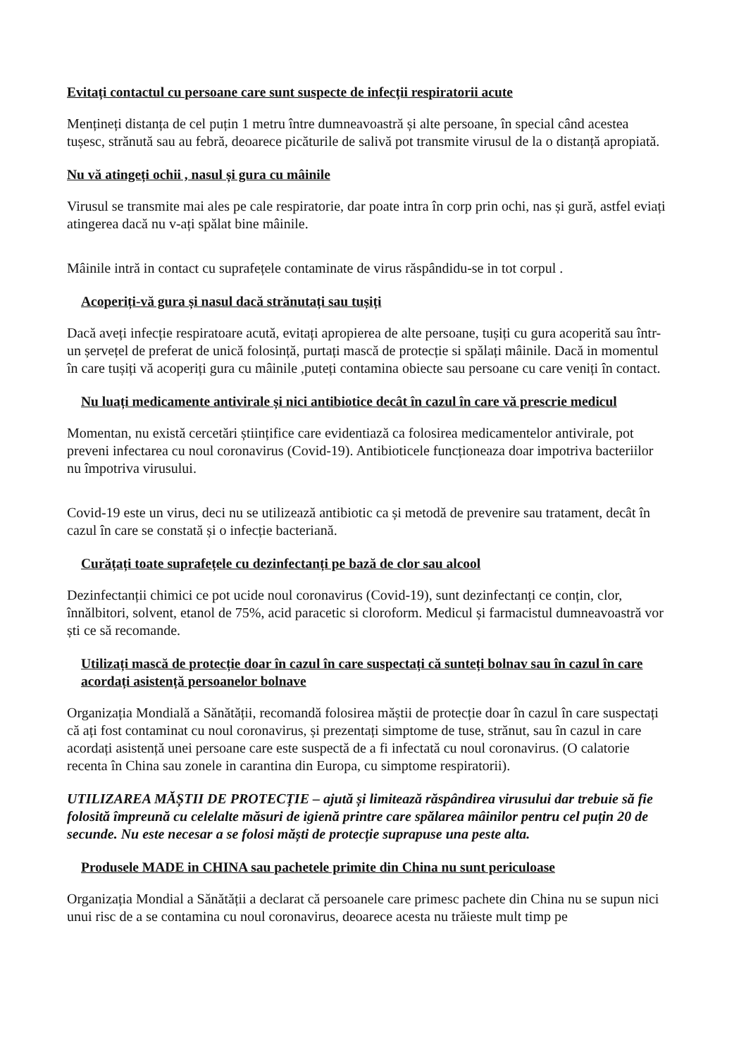Evitați contactul cu persoane care sunt suspecte de infecții respiratorii acute
Mențineți distanța de cel puțin 1 metru între dumneavoastră și alte persoane, în special când acestea tușesc, strănută sau au febră, deoarece picăturile de salivă pot transmite virusul de la o distanță apropiată.
Nu vă atingeți ochii , nasul și gura cu mâinile
Virusul se transmite mai ales pe cale respiratorie, dar poate intra în corp prin ochi, nas și gură, astfel eviați atingerea dacă nu v-ați spălat bine mâinile.
Mâinile intră in contact cu suprafețele contaminate de virus răspândidu-se in tot corpul .
Acoperiți-vă gura și nasul dacă strănutați sau tușiți
Dacă aveți infecție respiratoare acută, evitați apropierea de alte persoane, tușiți cu gura acoperită sau într-un șervețel de preferat de unică folosință, purtați mască de protecție si spălați mâinile. Dacă in momentul în care tușiți vă acoperiți gura cu mâinile ,puteți contamina obiecte sau persoane cu care veniți în contact.
Nu luați medicamente antivirale și nici antibiotice decât în cazul în care vă prescrie medicul
Momentan, nu există cercetări științifice care evidentiază ca folosirea medicamentelor antivirale, pot preveni infectarea cu noul coronavirus (Covid-19). Antibioticele funcționeaza doar impotriva bacteriilor nu împotriva virusului.
Covid-19 este un virus, deci nu se utilizează antibiotic ca și metodă de prevenire sau tratament, decât în cazul în care se constată și o infecție bacteriană.
Curățați toate suprafețele cu dezinfectanți pe bază de clor sau alcool
Dezinfectanții chimici ce pot ucide noul coronavirus (Covid-19), sunt dezinfectanți ce conțin, clor, înnălbitori, solvent, etanol de 75%, acid paracetic si cloroform. Medicul și farmacistul dumneavoastră vor ști ce să recomande.
Utilizați mască de protecție doar în cazul în care suspectați că sunteți bolnav sau în cazul în care acordați asistență persoanelor bolnave
Organizația Mondială a Sănătății, recomandă folosirea măștii de protecție doar în cazul în care suspectați că ați fost contaminat cu noul coronavirus, și prezentați simptome de tuse, strănut, sau în cazul in care acordați asistență unei persoane care este suspectă de a fi infectată cu noul coronavirus. (O calatorie recenta în China sau zonele in carantina din Europa, cu simptome respiratorii).
UTILIZAREA MĂȘTII DE PROTECȚIE – ajută și limitează răspândirea virusului dar trebuie să fie folosită împreună cu celelalte măsuri de igienă printre care spălarea mâinilor pentru cel puțin 20 de secunde. Nu este necesar a se folosi măști de protecție suprapuse una peste alta.
Produsele MADE in CHINA sau pachetele primite din China nu sunt periculoase
Organizația Mondial a Sănătății a declarat că persoanele care primesc pachete din China nu se supun nici unui risc de a se contamina cu noul coronavirus, deoarece acesta nu trăieste mult timp pe